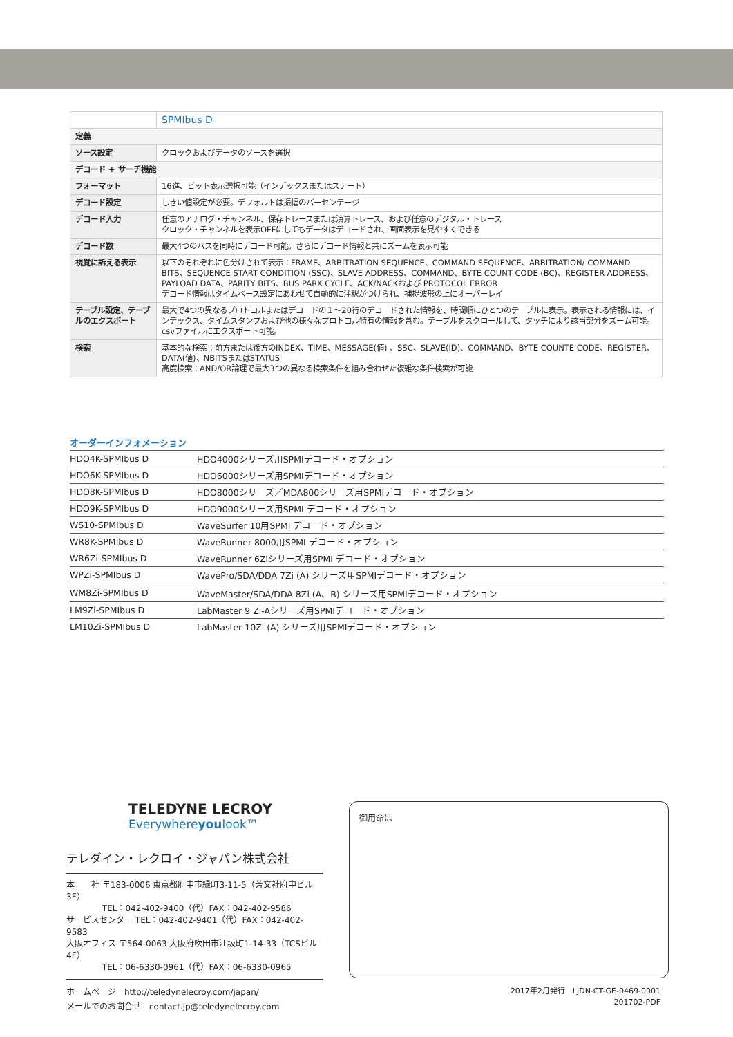| | SPMIbus D |
| 定義 | |
| ソース設定 | クロックおよびデータのソースを選択 |
| デコード + サーチ機能 | |
| フォーマット | 16進、ビット表示選択可能（インデックスまたはステート） |
| デコード設定 | しきい値設定が必要。デフォルトは振幅のパーセンテージ |
| デコード入力 | 任意のアナログ・チャンネル、保存トレースまたは演算トレース、および任意のデジタル・トレース クロック・チャンネルを表示OFFにしてもデータはデコードされ、画面表示を見やすくできる |
| デコード数 | 最大4つのバスを同時にデコード可能。さらにデコード情報と共にズームを表示可能 |
| 視覚に訴える表示 | 以下のそれぞれに色分けされて表示：FRAME、ARBITRATION SEQUENCE、COMMAND SEQUENCE、ARBITRATION/ COMMAND BITS、SEQUENCE START CONDITION (SSC)、SLAVE ADDRESS、COMMAND、BYTE COUNT CODE (BC)、REGISTER ADDRESS、PAYLOAD DATA、PARITY BITS、BUS PARK CYCLE、ACK/NACKおよび PROTOCOL ERROR デコード情報はタイムベース設定にあわせて自動的に注釈がつけられ、捕捉波形の上にオーバーレイ |
| テーブル設定、テーブルのエクスポート | 最大で4つの異なるプロトコルまたはデコードの１～20行のデコードされた情報を、時間順にひとつのテーブルに表示。表示される情報には、インデックス、タイムスタンプおよび他の様々なプロトコル特有の情報を含む。テーブルをスクロールして、タッチにより該当部分をズーム可能。csvファイルにエクスポート可能。 |
| 検索 | 基本的な検索：前方または後方のINDEX、TIME、MESSAGE(値) 、SSC、SLAVE(ID)、COMMAND、BYTE COUNTE CODE、REGISTER、DATA(値)、NBITSまたはSTATUS 高度検索：AND/OR論理で最大3つの異なる検索条件を組み合わせた複雑な条件検索が可能 |
オーダーインフォメーション
| HDO4K-SPMIbus D | HDO4000シリーズ用SPMIデコード・オプション |
| HDO6K-SPMIbus D | HDO6000シリーズ用SPMIデコード・オプション |
| HDO8K-SPMIbus D | HDO8000シリーズ／MDA800シリーズ用SPMIデコード・オプション |
| HDO9K-SPMIbus D | HDO9000シリーズ用SPMI デコード・オプション |
| WS10-SPMIbus D | WaveSurfer 10用SPMI デコード・オプション |
| WR8K-SPMIbus D | WaveRunner 8000用SPMI デコード・オプション |
| WR6Zi-SPMIbus D | WaveRunner 6Ziシリーズ用SPMI デコード・オプション |
| WPZi-SPMIbus D | WavePro/SDA/DDA 7Zi (A) シリーズ用SPMIデコード・オプション |
| WM8Zi-SPMIbus D | WaveMaster/SDA/DDA 8Zi (A、B) シリーズ用SPMIデコード・オプション |
| LM9Zi-SPMIbus D | LabMaster 9 Zi-Aシリーズ用SPMIデコード・オプション |
| LM10Zi-SPMIbus D | LabMaster 10Zi (A) シリーズ用SPMIデコード・オプション |
TELEDYNE LECROY
Everywhereyoulook™
テレダイン・レクロイ・ジャパン株式会社
本　　社 〒183-0006 東京都府中市緑町3-11-5（芳文社府中ビル3F）
　　　　 TEL：042-402-9400（代）FAX：042-402-9586
サービスセンター TEL：042-402-9401（代）FAX：042-402-9583
大阪オフィス 〒564-0063 大阪府吹田市江坂町1-14-33（TCSビル4F）
　　　　 TEL：06-6330-0961（代）FAX：06-6330-0965
ホームページ　http://teledynelecroy.com/japan/
メールでのお問合せ　contact.jp@teledynelecroy.com
御用命は
2017年2月発行　LJDN-CT-GE-0469-0001
201702-PDF